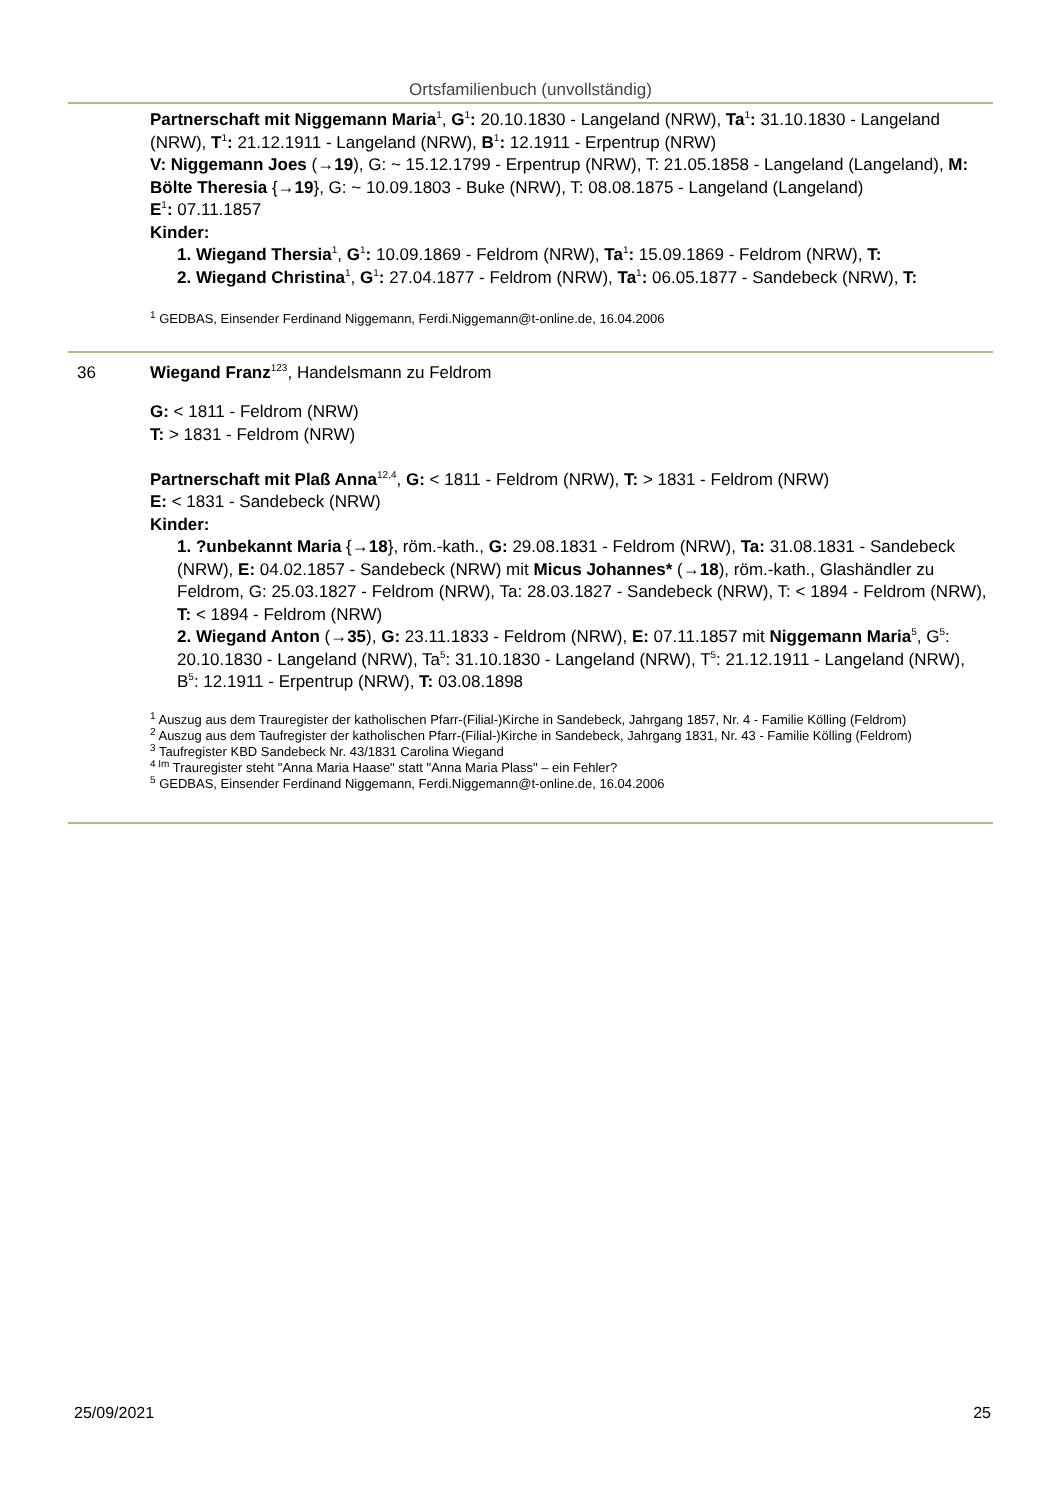Ortsfamilienbuch (unvollständig)
Partnerschaft mit Niggemann Maria<sup>1</sup>, G<sup>1</sup>: 20.10.1830 - Langeland (NRW), Ta<sup>1</sup>: 31.10.1830 - Langeland (NRW), T<sup>1</sup>: 21.12.1911 - Langeland (NRW), B<sup>1</sup>: 12.1911 - Erpentrup (NRW)
V: Niggemann Joes (→19), G: ~ 15.12.1799 - Erpentrup (NRW), T: 21.05.1858 - Langeland (Langeland), M: Bölte Theresia {→19}, G: ~ 10.09.1803 - Buke (NRW), T: 08.08.1875 - Langeland (Langeland)
E<sup>1</sup>: 07.11.1857
Kinder:
1. Wiegand Thersia<sup>1</sup>, G<sup>1</sup>: 10.09.1869 - Feldrom (NRW), Ta<sup>1</sup>: 15.09.1869 - Feldrom (NRW), T:
2. Wiegand Christina<sup>1</sup>, G<sup>1</sup>: 27.04.1877 - Feldrom (NRW), Ta<sup>1</sup>: 06.05.1877 - Sandebeck (NRW), T:
<sup>1</sup> GEDBAS, Einsender Ferdinand Niggemann, Ferdi.Niggemann@t-online.de, 16.04.2006
36 Wiegand Franz<sup>123</sup>, Handelsmann zu Feldrom
G: < 1811 - Feldrom (NRW)
T: > 1831 - Feldrom (NRW)
Partnerschaft mit Plaß Anna<sup>12,4</sup>, G: < 1811 - Feldrom (NRW), T: > 1831 - Feldrom (NRW)
E: < 1831 - Sandebeck (NRW)
Kinder:
1. ?unbekannt Maria {→18}, röm.-kath., G: 29.08.1831 - Feldrom (NRW), Ta: 31.08.1831 - Sandebeck (NRW), E: 04.02.1857 - Sandebeck (NRW) mit Micus Johannes* (→18), röm.-kath., Glashändler zu Feldrom, G: 25.03.1827 - Feldrom (NRW), Ta: 28.03.1827 - Sandebeck (NRW), T: < 1894 - Feldrom (NRW), T: < 1894 - Feldrom (NRW)
2. Wiegand Anton (→35), G: 23.11.1833 - Feldrom (NRW), E: 07.11.1857 mit Niggemann Maria<sup>5</sup>, G<sup>5</sup>: 20.10.1830 - Langeland (NRW), Ta<sup>5</sup>: 31.10.1830 - Langeland (NRW), T<sup>5</sup>: 21.12.1911 - Langeland (NRW), B<sup>5</sup>: 12.1911 - Erpentrup (NRW), T: 03.08.1898
<sup>1</sup> Auszug aus dem Trauregister der katholischen Pfarr-(Filial-)Kirche in Sandebeck, Jahrgang 1857, Nr. 4 - Familie Kölling (Feldrom)
<sup>2</sup> Auszug aus dem Taufregister der katholischen Pfarr-(Filial-)Kirche in Sandebeck, Jahrgang 1831, Nr. 43 - Familie Kölling (Feldrom)
<sup>3</sup> Taufregister KBD Sandebeck Nr. 43/1831 Carolina Wiegand
<sup>4 Im</sup> Trauregister steht "Anna Maria Haase" statt "Anna Maria Plass" – ein Fehler?
<sup>5</sup> GEDBAS, Einsender Ferdinand Niggemann, Ferdi.Niggemann@t-online.de, 16.04.2006
25/09/2021 25